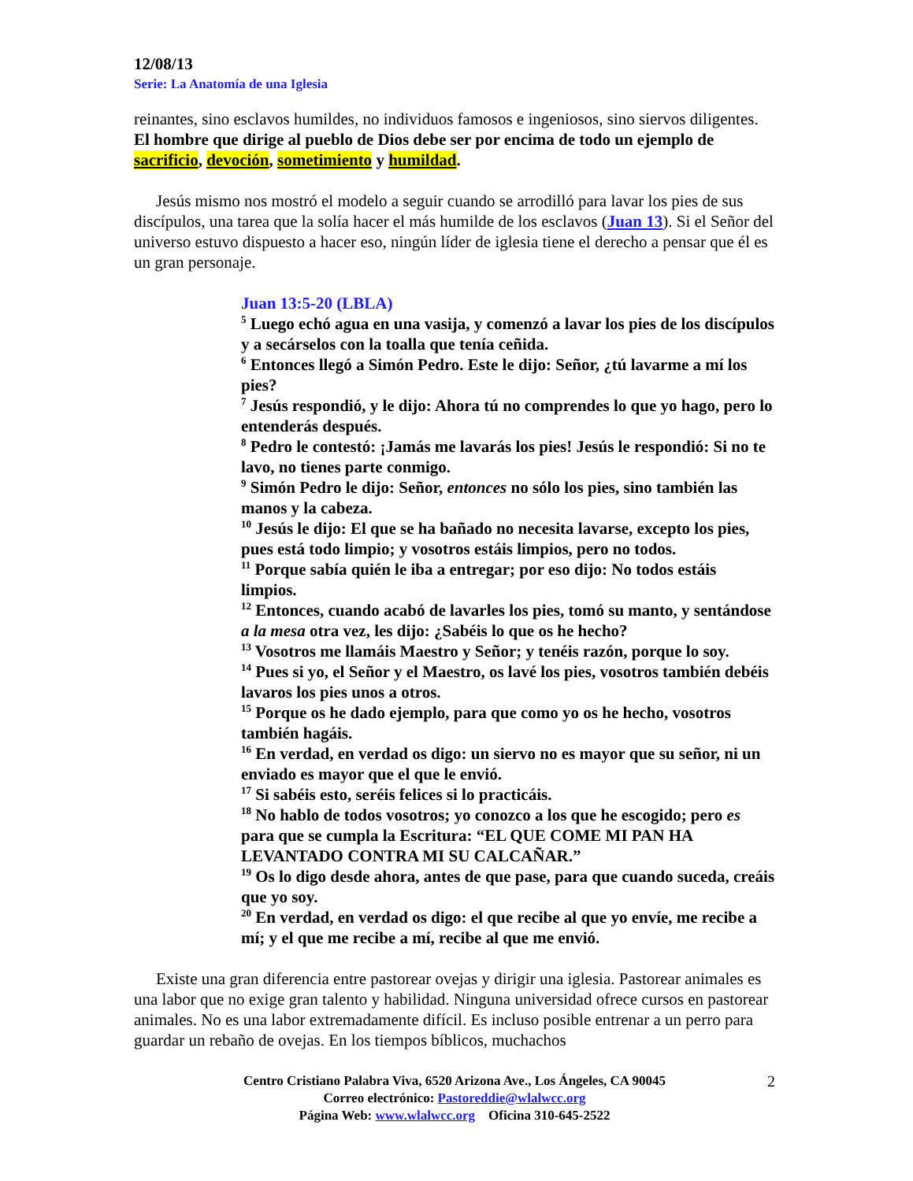12/08/13
Serie: La Anatomía de una Iglesia
reinantes, sino esclavos humildes, no individuos famosos e ingeniosos, sino siervos diligentes. El hombre que dirige al pueblo de Dios debe ser por encima de todo un ejemplo de sacrificio, devoción, sometimiento y humildad.
Jesús mismo nos mostró el modelo a seguir cuando se arrodilló para lavar los pies de sus discípulos, una tarea que la solía hacer el más humilde de los esclavos (Juan 13). Si el Señor del universo estuvo dispuesto a hacer eso, ningún líder de iglesia tiene el derecho a pensar que él es un gran personaje.
Juan 13:5-20 (LBLA)
<sup>5</sup> Luego echó agua en una vasija, y comenzó a lavar los pies de los discípulos y a secárselos con la toalla que tenía ceñida.
<sup>6</sup> Entonces llegó a Simón Pedro. Este le dijo: Señor, ¿tú lavarme a mí los pies?
<sup>7</sup> Jesús respondió, y le dijo: Ahora tú no comprendes lo que yo hago, pero lo entenderás después.
<sup>8</sup> Pedro le contestó: ¡Jamás me lavarás los pies! Jesús le respondió: Si no te lavo, no tienes parte conmigo.
<sup>9</sup> Simón Pedro le dijo: Señor, entonces no sólo los pies, sino también las manos y la cabeza.
<sup>10</sup> Jesús le dijo: El que se ha bañado no necesita lavarse, excepto los pies, pues está todo limpio; y vosotros estáis limpios, pero no todos.
<sup>11</sup> Porque sabía quién le iba a entregar; por eso dijo: No todos estáis limpios.
<sup>12</sup> Entonces, cuando acabó de lavarles los pies, tomó su manto, y sentándose a la mesa otra vez, les dijo: ¿Sabéis lo que os he hecho?
<sup>13</sup> Vosotros me llamáis Maestro y Señor; y tenéis razón, porque lo soy.
<sup>14</sup> Pues si yo, el Señor y el Maestro, os lavé los pies, vosotros también debéis lavaros los pies unos a otros.
<sup>15</sup> Porque os he dado ejemplo, para que como yo os he hecho, vosotros también hagáis.
<sup>16</sup> En verdad, en verdad os digo: un siervo no es mayor que su señor, ni un enviado es mayor que el que le envió.
<sup>17</sup> Si sabéis esto, seréis felices si lo practicáis.
<sup>18</sup> No hablo de todos vosotros; yo conozco a los que he escogido; pero es para que se cumpla la Escritura: “EL QUE COME MI PAN HA LEVANTADO CONTRA MI SU CALCAÑAR.”
<sup>19</sup> Os lo digo desde ahora, antes de que pase, para que cuando suceda, creáis que yo soy.
<sup>20</sup> En verdad, en verdad os digo: el que recibe al que yo envíe, me recibe a mí; y el que me recibe a mí, recibe al que me envió.
Existe una gran diferencia entre pastorear ovejas y dirigir una iglesia. Pastorear animales es una labor que no exige gran talento y habilidad. Ninguna universidad ofrece cursos en pastorear animales. No es una labor extremadamente difícil. Es incluso posible entrenar a un perro para guardar un rebaño de ovejas. En los tiempos bíblicos, muchachos
2
Centro Cristiano Palabra Viva, 6520 Arizona Ave., Los Ángeles, CA 90045
Correo electrónico: Pastoreddie@wlalwcc.org
Página Web: www.wlalwcc.org Oficina 310-645-2522